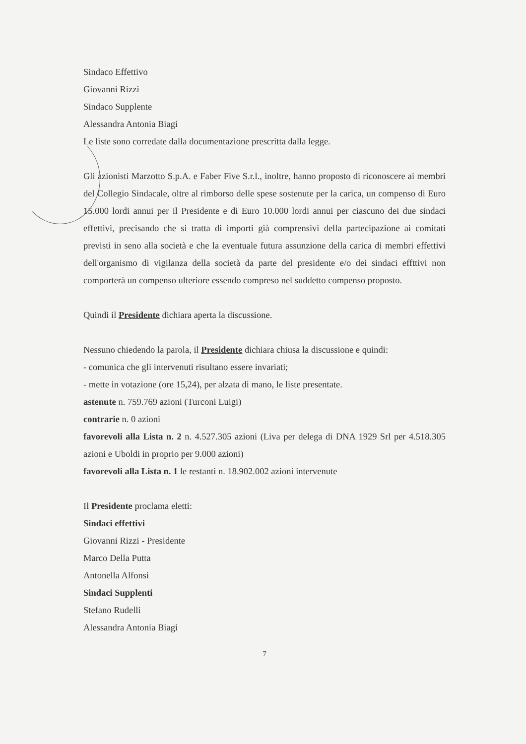Sindaco Effettivo
Giovanni Rizzi
Sindaco Supplente
Alessandra Antonia Biagi
Le liste sono corredate dalla documentazione prescritta dalla legge.
Gli azionisti Marzotto S.p.A. e Faber Five S.r.l., inoltre, hanno proposto di riconoscere ai membri del Collegio Sindacale, oltre al rimborso delle spese sostenute per la carica, un compenso di Euro 15.000 lordi annui per il Presidente e di Euro 10.000 lordi annui per ciascuno dei due sindaci effettivi, precisando che si tratta di importi già comprensivi della partecipazione ai comitati previsti in seno alla società e che la eventuale futura assunzione della carica di membri effettivi dell'organismo di vigilanza della società da parte del presidente e/o dei sindaci effttivi non comporterà un compenso ulteriore essendo compreso nel suddetto compenso proposto.
Quindi il Presidente dichiara aperta la discussione.
Nessuno chiedendo la parola, il Presidente dichiara chiusa la discussione e quindi:
- comunica che gli intervenuti risultano essere invariati;
- mette in votazione (ore 15,24), per alzata di mano, le liste presentate.
astenute n. 759.769 azioni (Turconi Luigi)
contrarie n. 0 azioni
favorevoli alla Lista n. 2 n. 4.527.305 azioni (Liva per delega di DNA 1929 Srl per 4.518.305 azioni e Uboldi in proprio per 9.000 azioni)
favorevoli alla Lista n. 1 le restanti n. 18.902.002 azioni intervenute
Il Presidente proclama eletti:
Sindaci effettivi
Giovanni Rizzi - Presidente
Marco Della Putta
Antonella Alfonsi
Sindaci Supplenti
Stefano Rudelli
Alessandra Antonia Biagi
7